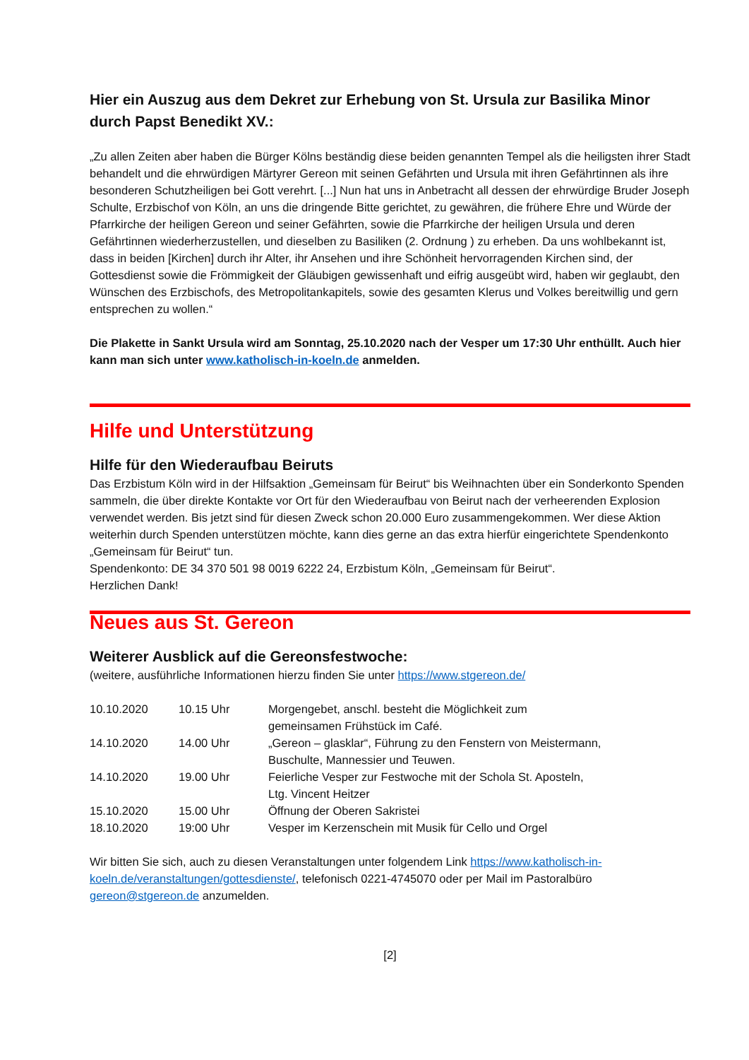Hier ein Auszug aus dem Dekret zur Erhebung von St. Ursula zur Basilika Minor durch Papst Benedikt XV.:
„Zu allen Zeiten aber haben die Bürger Kölns beständig diese beiden genannten Tempel als die heiligsten ihrer Stadt behandelt und die ehrwürdigen Märtyrer Gereon mit seinen Gefährten und Ursula mit ihren Gefährtinnen als ihre besonderen Schutzheiligen bei Gott verehrt. [...] Nun hat uns in Anbetracht all dessen der ehrwürdige Bruder Joseph Schulte, Erzbischof von Köln, an uns die dringende Bitte gerichtet, zu gewähren, die frühere Ehre und Würde der Pfarrkirche der heiligen Gereon und seiner Gefährten, sowie die Pfarrkirche der heiligen Ursula und deren Gefährtinnen wiederherzustellen, und dieselben zu Basiliken (2. Ordnung ) zu erheben. Da uns wohlbekannt ist, dass in beiden [Kirchen] durch ihr Alter, ihr Ansehen und ihre Schönheit hervorragenden Kirchen sind, der Gottesdienst sowie die Frömmigkeit der Gläubigen gewissenhaft und eifrig ausgeübt wird, haben wir geglaubt, den Wünschen des Erzbischofs, des Metropolitankapitels, sowie des gesamten Klerus und Volkes bereitwillig und gern entsprechen zu wollen.“
Die Plakette in Sankt Ursula wird am Sonntag, 25.10.2020 nach der Vesper um 17:30 Uhr enthüllt. Auch hier kann man sich unter www.katholisch-in-koeln.de anmelden.
Hilfe und Unterstützung
Hilfe für den Wiederaufbau Beiruts
Das Erzbistum Köln wird in der Hilfsaktion „Gemeinsam für Beirut“ bis Weihnachten über ein Sonderkonto Spenden sammeln, die über direkte Kontakte vor Ort für den Wiederaufbau von Beirut nach der verheerenden Explosion verwendet werden. Bis jetzt sind für diesen Zweck schon 20.000 Euro zusammengekommen. Wer diese Aktion weiterhin durch Spenden unterstützen möchte, kann dies gerne an das extra hierfür eingerichtete Spendenkonto „Gemeinsam für Beirut“ tun.
Spendenkonto: DE 34 370 501 98 0019 6222 24, Erzbistum Köln, „Gemeinsam für Beirut“.
Herzlichen Dank!
Neues aus St. Gereon
Weiterer Ausblick auf die Gereonsfestwoche:
(weitere, ausführliche Informationen hierzu finden Sie unter https://www.stgereon.de/
| 10.10.2020 | 10.15 Uhr | Morgengebet, anschl. besteht die Möglichkeit zum gemeinsamen Frühstück im Café. |
| 14.10.2020 | 14.00 Uhr | „Gereon – glasklar“, Führung zu den Fenstern von Meistermann, Buschulte, Mannessier und Teuwen. |
| 14.10.2020 | 19.00 Uhr | Feierliche Vesper zur Festwoche mit der Schola St. Aposteln, Ltg. Vincent Heitzer |
| 15.10.2020 | 15.00 Uhr | Öffnung der Oberen Sakristei |
| 18.10.2020 | 19:00 Uhr | Vesper im Kerzenschein mit Musik für Cello und Orgel |
Wir bitten Sie sich, auch zu diesen Veranstaltungen unter folgendem Link https://www.katholisch-in-koeln.de/veranstaltungen/gottesdienste/, telefonisch 0221-4745070 oder per Mail im Pastoralbüro gereon@stgereon.de anzumelden.
[2]